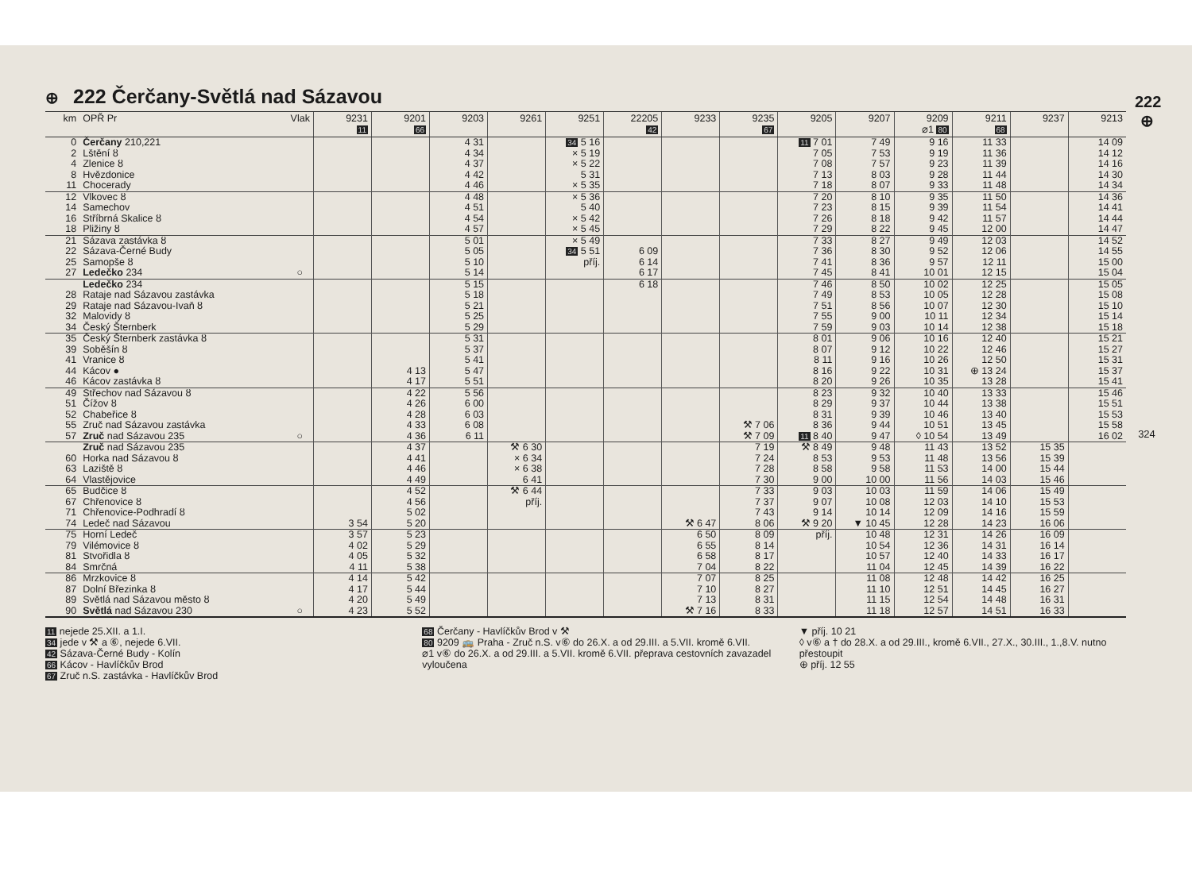222 ⊕
324
⊕ 222 Čerčany-Světlá nad Sázavou
| km | OPŘ Pr | Vlak | 9231 11 | 9201 66 | 9203 | 9261 | 9251 | 22205 42 | 9233 | 9235 67 | 9205 | 9207 | 9209 ⌀1 80 | 9211 68 | 9237 | 9213 |
| --- | --- | --- | --- | --- | --- | --- | --- | --- | --- | --- | --- | --- | --- | --- | --- | --- |
| 0 | Čerčany 210,221 | | | | 4 31 | | 34 5 16 | | | | 11 7 01 | 7 49 | 9 16 | 11 33 | | 14 09 |
| 2 | Lštění ȣ | | | | 4 34 | | × 5 19 | | | | 7 05 | 7 53 | 9 19 | 11 36 | | 14 12 |
| 4 | Zlenice ȣ | | | | 4 37 | | × 5 22 | | | | 7 08 | 7 57 | 9 23 | 11 39 | | 14 16 |
| 8 | Hvězdonice | | | | 4 42 | | 5 31 | | | | 7 13 | 8 03 | 9 28 | 11 44 | | 14 30 |
| 11 | Chocerady | | | | 4 46 | | × 5 35 | | | | 7 18 | 8 07 | 9 33 | 11 48 | | 14 34 |
| 12 | Vlkovec ȣ | | | | 4 48 | | × 5 36 | | | | 7 20 | 8 10 | 9 35 | 11 50 | | 14 36 |
| 14 | Samechov | | | | 4 51 | | 5 40 | | | | 7 23 | 8 15 | 9 39 | 11 54 | | 14 41 |
| 16 | Stříbrná Skalice ȣ | | | | 4 54 | | × 5 42 | | | | 7 26 | 8 18 | 9 42 | 11 57 | | 14 44 |
| 18 | Pližiny ȣ | | | | 4 57 | | × 5 45 | | | | 7 29 | 8 22 | 9 45 | 12 00 | | 14 47 |
| 21 | Sázava zastávka ȣ | | | | 5 01 | | × 5 49 | | | | 7 33 | 8 27 | 9 49 | 12 03 | | 14 52 |
| 22 | Sázava-Černé Budy | | | | 5 05 | | 34 5 51 | 6 09 | | | 7 36 | 8 30 | 9 52 | 12 06 | | 14 55 |
| 25 | Samopše ȣ | | | | 5 10 | | příj. | 6 14 | | | 7 41 | 8 36 | 9 57 | 12 11 | | 15 00 |
| 27 | Ledečko 234 | ○ | | | 5 14 | | | 6 17 | | | 7 45 | 8 41 | 10 01 | 12 15 | | 15 04 |
| | Ledečko 234 | | | | 5 15 | | | 6 18 | | | 7 46 | 8 50 | 10 02 | 12 25 | | 15 05 |
| 28 | Rataje nad Sázavou zastávka | | | | 5 18 | | | | | | 7 49 | 8 53 | 10 05 | 12 28 | | 15 08 |
| 29 | Rataje nad Sázavou-Ivaň ȣ | | | | 5 21 | | | | | | 7 51 | 8 56 | 10 07 | 12 30 | | 15 10 |
| 32 | Malovidy ȣ | | | | 5 25 | | | | | | 7 55 | 9 00 | 10 11 | 12 34 | | 15 14 |
| 34 | Český Šternberk | | | | 5 29 | | | | | | 7 59 | 9 03 | 10 14 | 12 38 | | 15 18 |
| 35 | Český Šternberk zastávka ȣ | | | | 5 31 | | | | | | 8 01 | 9 06 | 10 16 | 12 40 | | 15 21 |
| 39 | Soběšín ȣ | | | | 5 37 | | | | | | 8 07 | 9 12 | 10 22 | 12 46 | | 15 27 |
| 41 | Vranice ȣ | | | | 5 41 | | | | | | 8 11 | 9 16 | 10 26 | 12 50 | | 15 31 |
| 44 | Kácov ● | | | 4 13 | 5 47 | | | | | | 8 16 | 9 22 | 10 31 | ⊕ 13 24 | | 15 37 |
| 46 | Kácov zastávka ȣ | | | 4 17 | 5 51 | | | | | | 8 20 | 9 26 | 10 35 | 13 28 | | 15 41 |
| 49 | Střechov nad Sázavou ȣ | | | 4 22 | 5 56 | | | | | | 8 23 | 9 32 | 10 40 | 13 33 | | 15 46 |
| 51 | Čížov ȣ | | | 4 26 | 6 00 | | | | | | 8 29 | 9 37 | 10 44 | 13 38 | | 15 51 |
| 52 | Chabeřice ȣ | | | 4 28 | 6 03 | | | | | | 8 31 | 9 39 | 10 46 | 13 40 | | 15 53 |
| 55 | Zruč nad Sázavou zastávka | | | 4 33 | 6 08 | | | | | ⚒ 7 06 | 8 36 | 9 44 | 10 51 | 13 45 | | 15 58 |
| 57 | Zruč nad Sázavou 235 | ○ | | 4 36 | 6 11 | | | | | ⚒ 7 09 | 11 8 40 | 9 47 | ◊ 10 54 | 13 49 | | 16 02 |
| | Zruč nad Sázavou 235 | | | 4 37 | | ⚒ 6 30 | | | | 7 19 | ⚒ 8 49 | 9 48 | 11 43 | 13 52 | 15 35 | |
| 60 | Horka nad Sázavou ȣ | | | 4 41 | | × 6 34 | | | | 7 24 | 8 53 | 9 53 | 11 48 | 13 56 | 15 39 | |
| 63 | Laziště ȣ | | | 4 46 | | × 6 38 | | | | 7 28 | 8 58 | 9 58 | 11 53 | 14 00 | 15 44 | |
| 64 | Vlastějovice | | | 4 49 | | 6 41 | | | | 7 30 | 9 00 | 10 00 | 11 56 | 14 03 | 15 46 | |
| 65 | Budčice ȣ | | | 4 52 | | ⚒ 6 44 | | | | 7 33 | 9 03 | 10 03 | 11 59 | 14 06 | 15 49 | |
| 67 | Chřenovice ȣ | | | 4 56 | | příj. | | | | 7 37 | 9 07 | 10 08 | 12 03 | 14 10 | 15 53 | |
| 71 | Chřenovice-Podhradí ȣ | | | 5 02 | | | | | | 7 43 | 9 14 | 10 14 | 12 09 | 14 16 | 15 59 | |
| 74 | Ledeč nad Sázavou | | 3 54 | 5 20 | | | | | ⚒ 6 47 | 8 06 | ⚒ 9 20 | ▼ 10 45 | 12 28 | 14 23 | 16 06 | |
| 75 | Horní Ledeč | | 3 57 | 5 23 | | | | | 6 50 | 8 09 | příj. | 10 48 | 12 31 | 14 26 | 16 09 | |
| 79 | Vilémovice ȣ | | 4 02 | 5 29 | | | | | 6 55 | 8 14 | | 10 54 | 12 36 | 14 31 | 16 14 | |
| 81 | Stvořidla ȣ | | 4 05 | 5 32 | | | | | 6 58 | 8 17 | | 10 57 | 12 40 | 14 33 | 16 17 | |
| 84 | Smrčná | | 4 11 | 5 38 | | | | | 7 04 | 8 22 | | 11 04 | 12 45 | 14 39 | 16 22 | |
| 86 | Mrzkovice ȣ | | 4 14 | 5 42 | | | | | 7 07 | 8 25 | | 11 08 | 12 48 | 14 42 | 16 25 | |
| 87 | Dolní Březinka ȣ | | 4 17 | 5 44 | | | | | 7 10 | 8 27 | | 11 10 | 12 51 | 14 45 | 16 27 | |
| 89 | Světlá nad Sázavou město ȣ | | 4 20 | 5 49 | | | | | 7 13 | 8 31 | | 11 15 | 12 54 | 14 48 | 16 31 | |
| 90 | Světlá nad Sázavou 230 | ○ | 4 23 | 5 52 | | | | | ⚒ 7 16 | 8 33 | | 11 18 | 12 57 | 14 51 | 16 33 | |
11 nejede 25.XII. a 1.I.
34 jede v ⚒ a ⑥, nejede 6.VII.
42 Sázava-Černé Budy - Kolín
66 Kácov - Havlíčkův Brod
67 Zruč n.S. zastávka - Havlíčkův Brod
68 Čerčany - Havlíčkův Brod v ⚒
80 9209 🚌 Praha - Zruč n.S. v⑥ do 26.X. a od 29.III. a 5.VII. kromě 6.VII.
⌀1 v⑥ do 26.X. a od 29.III. a 5.VII. kromě 6.VII. přeprava cestovních zavazadel vyloučena
▼ příj. 10 21
◊ v⑥ a † do 28.X. a od 29.III., kromě 6.VII., 27.X., 30.III., 1.,8.V. nutno přestoupit
⊕ příj. 12 55